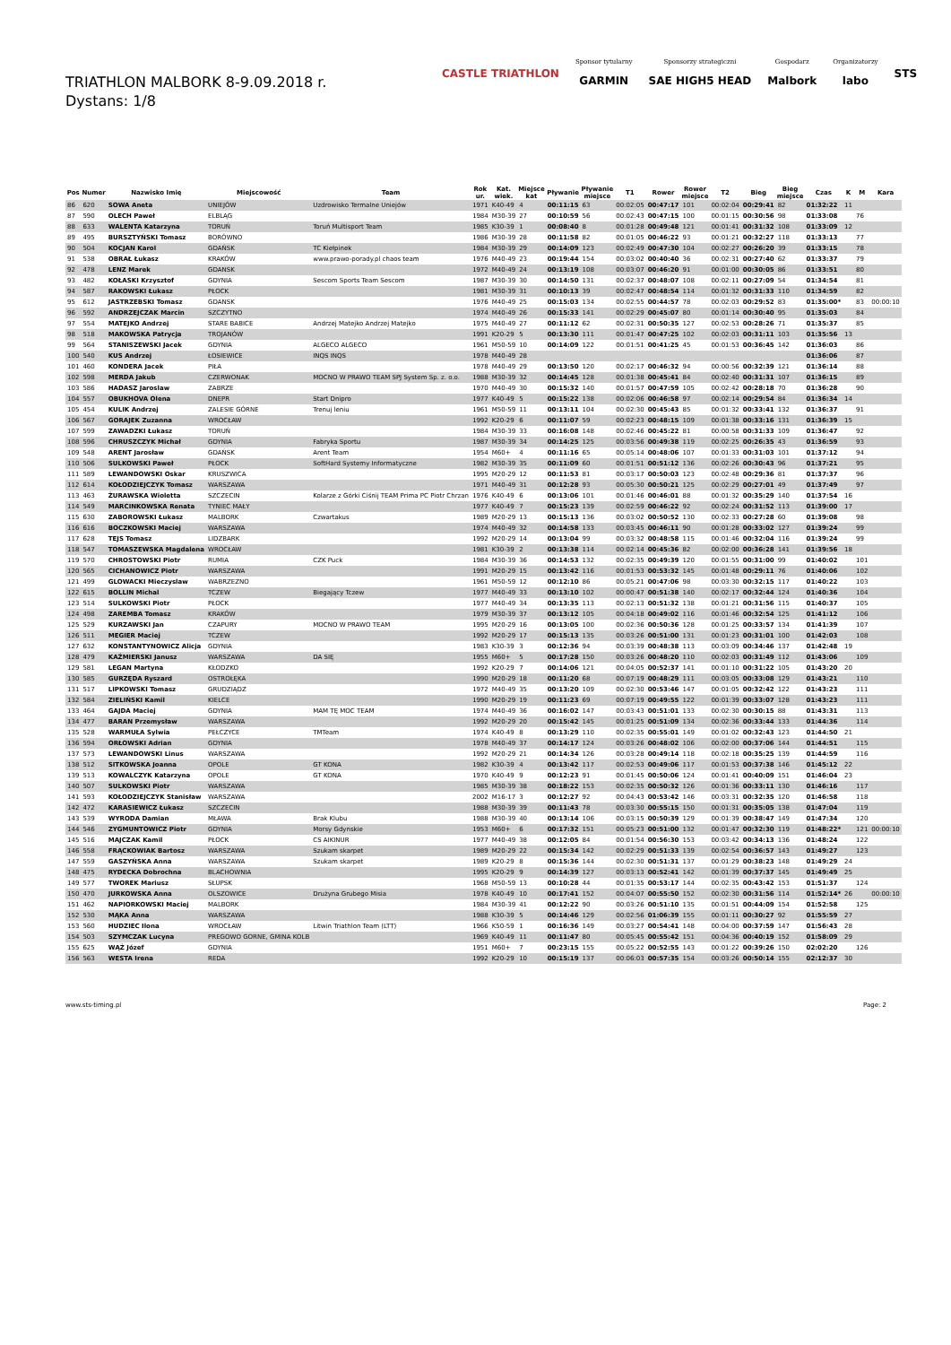TRIATHLON MALBORK 8-9.09.2018 r.
Dystans: 1/8
CASTLE TRIATHLON
Sponsor tytularny
GARMIN
Sponsorzy strategiczni
SAE HIGH5 HEAD
Gospodarz
Malbork
Organizatorzy
labo
STS
| Pos | Numer | Nazwisko Imię | Miejscowość | Team | Rok ur. | Kat. wiek. | Miejsce kat | Pływanie | Pływanie miejsce | T1 | Rower | Rower miejsce | T2 | Bieg | Bieg miejsce | Czas | K | M | Kara |
| --- | --- | --- | --- | --- | --- | --- | --- | --- | --- | --- | --- | --- | --- | --- | --- | --- | --- | --- | --- |
| 86 | 620 | SOWA Aneta | UNIEJÓW | Uzdrowisko Termalne Uniejów | 1971 | K40-49 | 4 | 00:11:15 | 63 | 00:02:05 | 00:47:17 | 101 | 00:02:04 | 00:29:41 | 82 | 01:32:22 | 11 | | |
| 87 | 590 | OLECH Paweł | ELBLĄG | | 1984 | M30-39 | 27 | 00:10:59 | 56 | 00:02:43 | 00:47:15 | 100 | 00:01:15 | 00:30:56 | 98 | 01:33:08 | | 76 | |
| 88 | 633 | WALENTA Katarzyna | TORUŃ | Toruń Multisport Team | 1985 | K30-39 | 1 | 00:08:40 | 8 | 00:01:28 | 00:49:48 | 121 | 00:01:41 | 00:31:32 | 108 | 01:33:09 | 12 | | |
| 89 | 495 | BURSZTYŃSKI Tomasz | BORÓWNO | | 1986 | M30-39 | 28 | 00:11:58 | 82 | 00:01:05 | 00:46:22 | 93 | 00:01:21 | 00:32:27 | 118 | 01:33:13 | | 77 | |
| 90 | 504 | KOCJAN Karol | GDAŃSK | TC Kiełpinek | 1984 | M30-39 | 29 | 00:14:09 | 123 | 00:02:49 | 00:47:30 | 104 | 00:02:27 | 00:26:20 | 39 | 01:33:15 | | 78 | |
| 91 | 538 | OBRAŁ Łukasz | KRAKÓW | www.prawo-porady.pl chaos team | 1976 | M40-49 | 23 | 00:19:44 | 154 | 00:03:02 | 00:40:40 | 36 | 00:02:31 | 00:27:40 | 62 | 01:33:37 | | 79 | |
| 92 | 478 | LENZ Marek | GDANSK | | 1972 | M40-49 | 24 | 00:13:19 | 108 | 00:03:07 | 00:46:20 | 91 | 00:01:00 | 00:30:05 | 86 | 01:33:51 | | 80 | |
| 93 | 482 | KOŁASKI Krzysztof | GDYNIA | Sescom Sports Team Sescom | 1987 | M30-39 | 30 | 00:14:50 | 131 | 00:02:37 | 00:48:07 | 108 | 00:02:11 | 00:27:09 | 54 | 01:34:54 | | 81 | |
| 94 | 587 | RAKOWSKI Łukasz | PŁOCK | | 1981 | M30-39 | 31 | 00:10:13 | 39 | 00:02:47 | 00:48:54 | 114 | 00:01:32 | 00:31:33 | 110 | 01:34:59 | | 82 | |
| 95 | 612 | JASTRZEBSKI Tomasz | GDANSK | | 1976 | M40-49 | 25 | 00:15:03 | 134 | 00:02:55 | 00:44:57 | 78 | 00:02:03 | 00:29:52 | 83 | 01:35:00* | | 83 | 00:00:10 |
| 96 | 592 | ANDRZEJCZAK Marcin | SZCZYTNO | | 1974 | M40-49 | 26 | 00:15:33 | 141 | 00:02:29 | 00:45:07 | 80 | 00:01:14 | 00:30:40 | 95 | 01:35:03 | | 84 | |
| 97 | 554 | MATEJKO Andrzej | STARE BABICE | Andrzej Matejko Andrzej Matejko | 1975 | M40-49 | 27 | 00:11:12 | 62 | 00:02:31 | 00:50:35 | 127 | 00:02:53 | 00:28:26 | 71 | 01:35:37 | | 85 | |
| 98 | 518 | MAKOWSKA Patrycja | TROJANÓW | | 1991 | K20-29 | 5 | 00:13:30 | 111 | 00:01:47 | 00:47:25 | 102 | 00:02:03 | 00:31:11 | 103 | 01:35:56 | 13 | | |
| 99 | 564 | STANISZEWSKI Jacek | GDYNIA | ALGECO ALGECO | 1961 | M50-59 | 10 | 00:14:09 | 122 | 00:01:51 | 00:41:25 | 45 | 00:01:53 | 00:36:45 | 142 | 01:36:03 | | 86 | |
| 100 | 540 | KUS Andrzej | ŁOSIEWICE | INQS INQS | 1978 | M40-49 | 28 | | | | | | | | | 01:36:06 | | 87 | |
| 101 | 460 | KONDERA Jacek | PIŁA | | 1978 | M40-49 | 29 | 00:13:50 | 120 | 00:02:17 | 00:46:32 | 94 | 00:00:56 | 00:32:39 | 121 | 01:36:14 | | 88 | |
| 102 | 598 | MERDA Jakub | CZERWONAK | MOCNO W PRAWO TEAM SPJ System Sp. z. o.o. | 1988 | M30-39 | 32 | 00:14:45 | 128 | 00:01:38 | 00:45:41 | 84 | 00:02:40 | 00:31:31 | 107 | 01:36:15 | | 89 | |
| 103 | 586 | HADASZ Jaroslaw | ZABRZE | | 1970 | M40-49 | 30 | 00:15:32 | 140 | 00:01:57 | 00:47:59 | 105 | 00:02:42 | 00:28:18 | 70 | 01:36:28 | | 90 | |
| 104 | 557 | OBUKHOVA Olena | DNEPR | Start Dnipro | 1977 | K40-49 | 5 | 00:15:22 | 138 | 00:02:06 | 00:46:58 | 97 | 00:02:14 | 00:29:54 | 84 | 01:36:34 | 14 | | |
| 105 | 454 | KULIK Andrzej | ZALESIE GÓRNE | Trenuj leniu | 1961 | M50-59 | 11 | 00:13:11 | 104 | 00:02:30 | 00:45:43 | 85 | 00:01:32 | 00:33:41 | 132 | 01:36:37 | | 91 | |
| 106 | 567 | GORAJEK Zuzanna | WROCŁAW | | 1992 | K20-29 | 6 | 00:11:07 | 59 | 00:02:23 | 00:48:15 | 109 | 00:01:38 | 00:33:16 | 131 | 01:36:39 | 15 | | |
| 107 | 599 | ZAWADZKI Łukasz | TORUŃ | | 1984 | M30-39 | 33 | 00:16:08 | 148 | 00:02:46 | 00:45:22 | 81 | 00:00:58 | 00:31:33 | 109 | 01:36:47 | | 92 | |
| 108 | 596 | CHRUSZCZYK Michał | GDYNIA | Fabryka Sportu | 1987 | M30-39 | 34 | 00:14:25 | 125 | 00:03:56 | 00:49:38 | 119 | 00:02:25 | 00:26:35 | 43 | 01:36:59 | | 93 | |
| 109 | 548 | ARENT Jarosław | GDAŃSK | Arent Team | 1954 | M60+ | 4 | 00:11:16 | 65 | 00:05:14 | 00:48:06 | 107 | 00:01:33 | 00:31:03 | 101 | 01:37:12 | | 94 | |
| 110 | 506 | SULKOWSKI Paweł | PŁOCK | SoftHard Systemy Informatyczne | 1982 | M30-39 | 35 | 00:11:09 | 60 | 00:01:51 | 00:51:12 | 136 | 00:02:26 | 00:30:43 | 96 | 01:37:21 | | 95 | |
| 111 | 589 | LEWANDOWSKI Oskar | KRUSZWICA | | 1995 | M20-29 | 12 | 00:11:53 | 81 | 00:03:17 | 00:50:03 | 123 | 00:02:48 | 00:29:36 | 81 | 01:37:37 | | 96 | |
| 112 | 614 | KOŁODZIEJCZYK Tomasz | WARSZAWA | | 1971 | M40-49 | 31 | 00:12:28 | 93 | 00:05:30 | 00:50:21 | 125 | 00:02:29 | 00:27:01 | 49 | 01:37:49 | | 97 | |
| 113 | 463 | ŻURAWSKA Wioletta | SZCZECIN | Kolarze z Górki Ciśnij TEAM Prima PC Piotr Chrzan | 1976 | K40-49 | 6 | 00:13:06 | 101 | 00:01:46 | 00:46:01 | 88 | 00:01:32 | 00:35:29 | 140 | 01:37:54 | 16 | | |
| 114 | 549 | MARCINKOWSKA Renata | TYNIEC MAŁY | | 1977 | K40-49 | 7 | 00:15:23 | 139 | 00:02:59 | 00:46:22 | 92 | 00:02:24 | 00:31:52 | 113 | 01:39:00 | 17 | | |
| 115 | 630 | ZABOROWSKI Łukasz | MALBORK | Czwartakus | 1989 | M20-29 | 13 | 00:15:13 | 136 | 00:03:02 | 00:50:52 | 130 | 00:02:33 | 00:27:28 | 60 | 01:39:08 | | 98 | |
| 116 | 616 | BOCZKOWSKI Maciej | WARSZAWA | | 1974 | M40-49 | 32 | 00:14:58 | 133 | 00:03:45 | 00:46:11 | 90 | 00:01:28 | 00:33:02 | 127 | 01:39:24 | | 99 | |
| 117 | 628 | TEJS Tomasz | LIDZBARK | | 1992 | M20-29 | 14 | 00:13:04 | 99 | 00:03:32 | 00:48:58 | 115 | 00:01:46 | 00:32:04 | 116 | 01:39:24 | | 99 | |
| 118 | 547 | TOMASZEWSKA Magdalena | WROCŁAW | | 1981 | K30-39 | 2 | 00:13:38 | 114 | 00:02:14 | 00:45:36 | 82 | 00:02:00 | 00:36:28 | 141 | 01:39:56 | 18 | | |
| 119 | 570 | CHROSTOWSKI Piotr | RUMIA | CZK Puck | 1984 | M30-39 | 36 | 00:14:53 | 132 | 00:02:35 | 00:49:39 | 120 | 00:01:55 | 00:31:00 | 99 | 01:40:02 | | 101 | |
| 120 | 565 | CICHANOWICZ Piotr | WARSZAWA | | 1991 | M20-29 | 15 | 00:13:42 | 116 | 00:01:53 | 00:53:32 | 145 | 00:01:48 | 00:29:11 | 76 | 01:40:06 | | 102 | |
| 121 | 499 | GLOWACKI Mieczyslaw | WABRZEZNO | | 1961 | M50-59 | 12 | 00:12:10 | 86 | 00:05:21 | 00:47:06 | 98 | 00:03:30 | 00:32:15 | 117 | 01:40:22 | | 103 | |
| 122 | 615 | BOLLIN Michal | TCZEW | Biegający Tczew | 1977 | M40-49 | 33 | 00:13:10 | 102 | 00:00:47 | 00:51:38 | 140 | 00:02:17 | 00:32:44 | 124 | 01:40:36 | | 104 | |
| 123 | 514 | SULKOWSKI Piotr | PŁOCK | | 1977 | M40-49 | 34 | 00:13:35 | 113 | 00:02:13 | 00:51:32 | 138 | 00:01:21 | 00:31:56 | 115 | 01:40:37 | | 105 | |
| 124 | 498 | ZAREMBA Tomasz | KRAKÓW | | 1979 | M30-39 | 37 | 00:13:12 | 105 | 00:04:18 | 00:49:02 | 116 | 00:01:46 | 00:32:54 | 125 | 01:41:12 | | 106 | |
| 125 | 529 | KURZAWSKI Jan | CZAPURY | MOCNO W PRAWO TEAM | 1995 | M20-29 | 16 | 00:13:05 | 100 | 00:02:36 | 00:50:36 | 128 | 00:01:25 | 00:33:57 | 134 | 01:41:39 | | 107 | |
| 126 | 511 | MEGIER Maciej | TCZEW | | 1992 | M20-29 | 17 | 00:15:13 | 135 | 00:03:26 | 00:51:00 | 131 | 00:01:23 | 00:31:01 | 100 | 01:42:03 | | 108 | |
| 127 | 632 | KONSTANTYNOWICZ Alicja | GDYNIA | | 1983 | K30-39 | 3 | 00:12:36 | 94 | 00:03:39 | 00:48:38 | 113 | 00:03:09 | 00:34:46 | 137 | 01:42:48 | 19 | | |
| 128 | 479 | KAŹMIERSKI Janusz | WARSZAWA | DA SIĘ | 1955 | M60+ | 5 | 00:17:28 | 150 | 00:03:26 | 00:48:20 | 110 | 00:02:03 | 00:31:49 | 112 | 01:43:06 | | 109 | |
| 129 | 581 | LEGAN Martyna | KŁODZKO | | 1992 | K20-29 | 7 | 00:14:06 | 121 | 00:04:05 | 00:52:37 | 141 | 00:01:10 | 00:31:22 | 105 | 01:43:20 | 20 | | |
| 130 | 585 | GURZĘDA Ryszard | OSTROŁĘKA | | 1990 | M20-29 | 18 | 00:11:20 | 68 | 00:07:19 | 00:48:29 | 111 | 00:03:05 | 00:33:08 | 129 | 01:43:21 | | 110 | |
| 131 | 517 | LIPKOWSKI Tomasz | GRUDZIĄDZ | | 1972 | M40-49 | 35 | 00:13:20 | 109 | 00:02:30 | 00:53:46 | 147 | 00:01:05 | 00:32:42 | 122 | 01:43:23 | | 111 | |
| 132 | 584 | ZIELIŃSKI Kamil | KIELCE | | 1990 | M20-29 | 19 | 00:11:23 | 69 | 00:07:19 | 00:49:55 | 122 | 00:01:39 | 00:33:07 | 128 | 01:43:23 | | 111 | |
| 133 | 464 | GAJDA Maciej | GDYNIA | MAM TĘ MOC TEAM | 1974 | M40-49 | 36 | 00:16:02 | 147 | 00:03:43 | 00:51:01 | 133 | 00:02:30 | 00:30:15 | 88 | 01:43:31 | | 113 | |
| 134 | 477 | BARAN Przemysław | WARSZAWA | | 1992 | M20-29 | 20 | 00:15:42 | 145 | 00:01:25 | 00:51:09 | 134 | 00:02:36 | 00:33:44 | 133 | 01:44:36 | | 114 | |
| 135 | 528 | WARMUŁA Sylwia | PEŁCZYCE | TMTeam | 1974 | K40-49 | 8 | 00:13:29 | 110 | 00:02:35 | 00:55:01 | 149 | 00:01:02 | 00:32:43 | 123 | 01:44:50 | 21 | | |
| 136 | 594 | ORŁOWSKI Adrian | GDYNIA | | 1978 | M40-49 | 37 | 00:14:17 | 124 | 00:03:26 | 00:48:02 | 106 | 00:02:00 | 00:37:06 | 144 | 01:44:51 | | 115 | |
| 137 | 573 | LEWANDOWSKI Linus | WARSZAWA | | 1992 | M20-29 | 21 | 00:14:34 | 126 | 00:03:28 | 00:49:14 | 118 | 00:02:18 | 00:35:25 | 139 | 01:44:59 | | 116 | |
| 138 | 512 | SITKOWSKA Joanna | OPOLE | GT KONA | 1982 | K30-39 | 4 | 00:13:42 | 117 | 00:02:53 | 00:49:06 | 117 | 00:01:53 | 00:37:38 | 146 | 01:45:12 | 22 | | |
| 139 | 513 | KOWALCZYK Katarzyna | OPOLE | GT KONA | 1970 | K40-49 | 9 | 00:12:23 | 91 | 00:01:45 | 00:50:06 | 124 | 00:01:41 | 00:40:09 | 151 | 01:46:04 | 23 | | |
| 140 | 507 | SULKOWSKI Piotr | WARSZAWA | | 1985 | M30-39 | 38 | 00:18:22 | 153 | 00:02:35 | 00:50:32 | 126 | 00:01:36 | 00:33:11 | 130 | 01:46:16 | | 117 | |
| 141 | 593 | KOŁODZIEJCZYK Stanisław | WARSZAWA | | 2002 | M16-17 | 3 | 00:12:27 | 92 | 00:04:43 | 00:53:42 | 146 | 00:03:31 | 00:32:35 | 120 | 01:46:58 | | 118 | |
| 142 | 472 | KARASIEWICZ Łukasz | SZCZECIN | | 1988 | M30-39 | 39 | 00:11:43 | 78 | 00:03:30 | 00:55:15 | 150 | 00:01:31 | 00:35:05 | 138 | 01:47:04 | | 119 | |
| 143 | 539 | WYRODA Damian | MŁAWA | Brak Klubu | 1988 | M30-39 | 40 | 00:13:14 | 106 | 00:03:15 | 00:50:39 | 129 | 00:01:39 | 00:38:47 | 149 | 01:47:34 | | 120 | |
| 144 | 546 | ZYGMUNTOWICZ Piotr | GDYNIA | Morsy Gdynskie | 1953 | M60+ | 6 | 00:17:32 | 151 | 00:05:23 | 00:51:00 | 132 | 00:01:47 | 00:32:30 | 119 | 01:48:22* | | 121 | 00:00:10 |
| 145 | 516 | MAJCZAK Kamil | PŁOCK | CS AIKINUR | 1977 | M40-49 | 38 | 00:12:05 | 84 | 00:01:54 | 00:56:30 | 153 | 00:03:42 | 00:34:13 | 136 | 01:48:24 | | 122 | |
| 146 | 558 | FRĄCKOWIAK Bartosz | WARSZAWA | Szukam skarpet | 1989 | M20-29 | 22 | 00:15:34 | 142 | 00:02:29 | 00:51:33 | 139 | 00:02:54 | 00:36:57 | 143 | 01:49:27 | | 123 | |
| 147 | 559 | GASZYŃSKA Anna | WARSZAWA | Szukam skarpet | 1989 | K20-29 | 8 | 00:15:36 | 144 | 00:02:30 | 00:51:31 | 137 | 00:01:29 | 00:38:23 | 148 | 01:49:29 | 24 | | |
| 148 | 475 | RYDECKA Dobrochna | BLACHOWNIA | | 1995 | K20-29 | 9 | 00:14:39 | 127 | 00:03:13 | 00:52:41 | 142 | 00:01:39 | 00:37:37 | 145 | 01:49:49 | 25 | | |
| 149 | 577 | TWOREK Mariusz | SŁUPSK | | 1968 | M50-59 | 13 | 00:10:28 | 44 | 00:01:35 | 00:53:17 | 144 | 00:02:35 | 00:43:42 | 153 | 01:51:37 | | 124 | |
| 150 | 470 | JURKOWSKA Anna | OLSZOWICE | Drużyna Grubego Misia | 1978 | K40-49 | 10 | 00:17:41 | 152 | 00:04:07 | 00:55:50 | 152 | 00:02:30 | 00:31:56 | 114 | 01:52:14* | 26 | | 00:00:10 |
| 151 | 462 | NAPIORKOWSKI Maciej | MALBORK | | 1984 | M30-39 | 41 | 00:12:22 | 90 | 00:03:26 | 00:51:10 | 135 | 00:01:51 | 00:44:09 | 154 | 01:52:58 | | 125 | |
| 152 | 530 | MĄKA Anna | WARSZAWA | | 1988 | K30-39 | 5 | 00:14:46 | 129 | 00:02:56 | 01:06:39 | 155 | 00:01:11 | 00:30:27 | 92 | 01:55:59 | 27 | | |
| 153 | 560 | HUDZIEC Ilona | WROCŁAW | Litwin Triathlon Team (LTT) | 1966 | K50-59 | 1 | 00:16:36 | 149 | 00:03:27 | 00:54:41 | 148 | 00:04:00 | 00:37:59 | 147 | 01:56:43 | 28 | | |
| 154 | 503 | SZYMCZAK Lucyna | PREGOWO GORNE, GMINA KOLB | | 1969 | K40-49 | 11 | 00:11:47 | 80 | 00:05:45 | 00:55:42 | 151 | 00:04:36 | 00:40:19 | 152 | 01:58:09 | 29 | | |
| 155 | 625 | WĄŻ Józef | GDYNIA | | 1951 | M60+ | 7 | 00:23:15 | 155 | 00:05:22 | 00:52:55 | 143 | 00:01:22 | 00:39:26 | 150 | 02:02:20 | | 126 | |
| 156 | 563 | WESTA Irena | REDA | | 1992 | K20-29 | 10 | 00:15:19 | 137 | 00:06:03 | 00:57:35 | 154 | 00:03:26 | 00:50:14 | 155 | 02:12:37 | 30 | | |
www.sts-timing.pl Page: 2